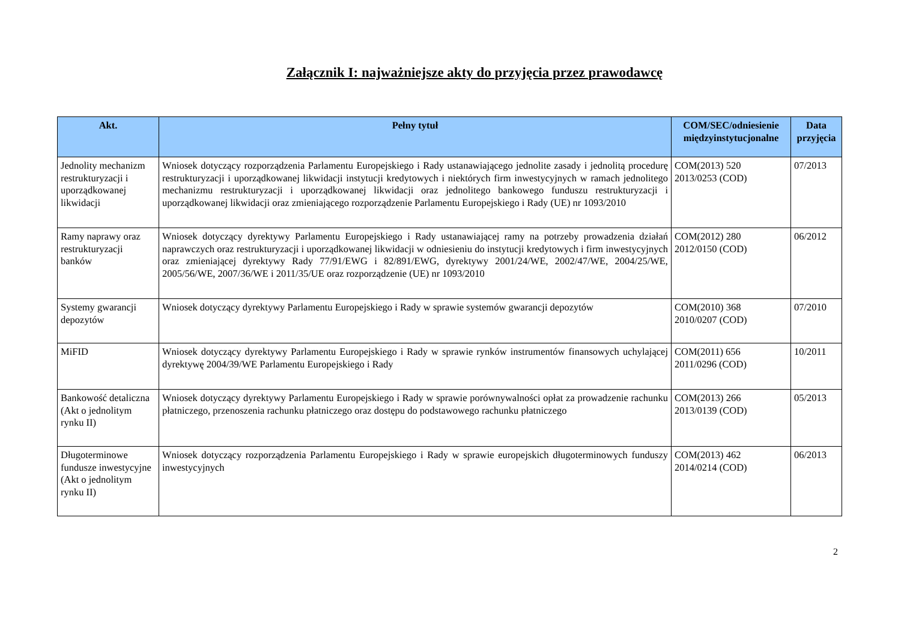Załącznik I: najważniejsze akty do przyjęcia przez prawodawcę
| Akt. | Pełny tytuł | COM/SEC/odniesienie międzyinstytucjonalne | Data przyjęcia |
| --- | --- | --- | --- |
| Jednolity mechanizm restrukturyzacji i uporządkowanej likwidacji | Wniosek dotyczący rozporządzenia Parlamentu Europejskiego i Rady ustanawiającego jednolite zasady i jednolitą procedurę restrukturyzacji i uporządkowanej likwidacji instytucji kredytowych i niektórych firm inwestycyjnych w ramach jednolitego mechanizmu restrukturyzacji i uporządkowanej likwidacji oraz jednolitego bankowego funduszu restrukturyzacji i uporządkowanej likwidacji oraz zmieniającego rozporządzenie Parlamentu Europejskiego i Rady (UE) nr 1093/2010 | COM(2013) 520 2013/0253 (COD) | 07/2013 |
| Ramy naprawy oraz restrukturyzacji banków | Wniosek dotyczący dyrektywy Parlamentu Europejskiego i Rady ustanawiającej ramy na potrzeby prowadzenia działań naprawczych oraz restrukturyzacji i uporządkowanej likwidacji w odniesieniu do instytucji kredytowych i firm inwestycyjnych oraz zmieniającej dyrektywy Rady 77/91/EWG i 82/891/EWG, dyrektywy 2001/24/WE, 2002/47/WE, 2004/25/WE, 2005/56/WE, 2007/36/WE i 2011/35/UE oraz rozporządzenie (UE) nr 1093/2010 | COM(2012) 280 2012/0150 (COD) | 06/2012 |
| Systemy gwarancji depozytów | Wniosek dotyczący dyrektywy Parlamentu Europejskiego i Rady w sprawie systemów gwarancji depozytów | COM(2010) 368 2010/0207 (COD) | 07/2010 |
| MiFID | Wniosek dotyczący dyrektywy Parlamentu Europejskiego i Rady w sprawie rynków instrumentów finansowych uchylającej dyrektywę 2004/39/WE Parlamentu Europejskiego i Rady | COM(2011) 656 2011/0296 (COD) | 10/2011 |
| Bankowość detaliczna (Akt o jednolitym rynku II) | Wniosek dotyczący dyrektywy Parlamentu Europejskiego i Rady w sprawie porównywalności opłat za prowadzenie rachunku płatniczego, przenoszenia rachunku płatniczego oraz dostępu do podstawowego rachunku płatniczego | COM(2013) 266 2013/0139 (COD) | 05/2013 |
| Długoterminowe fundusze inwestycyjne (Akt o jednolitym rynku II) | Wniosek dotyczący rozporządzenia Parlamentu Europejskiego i Rady w sprawie europejskich długoterminowych funduszy inwestycyjnych | COM(2013) 462 2014/0214 (COD) | 06/2013 |
2